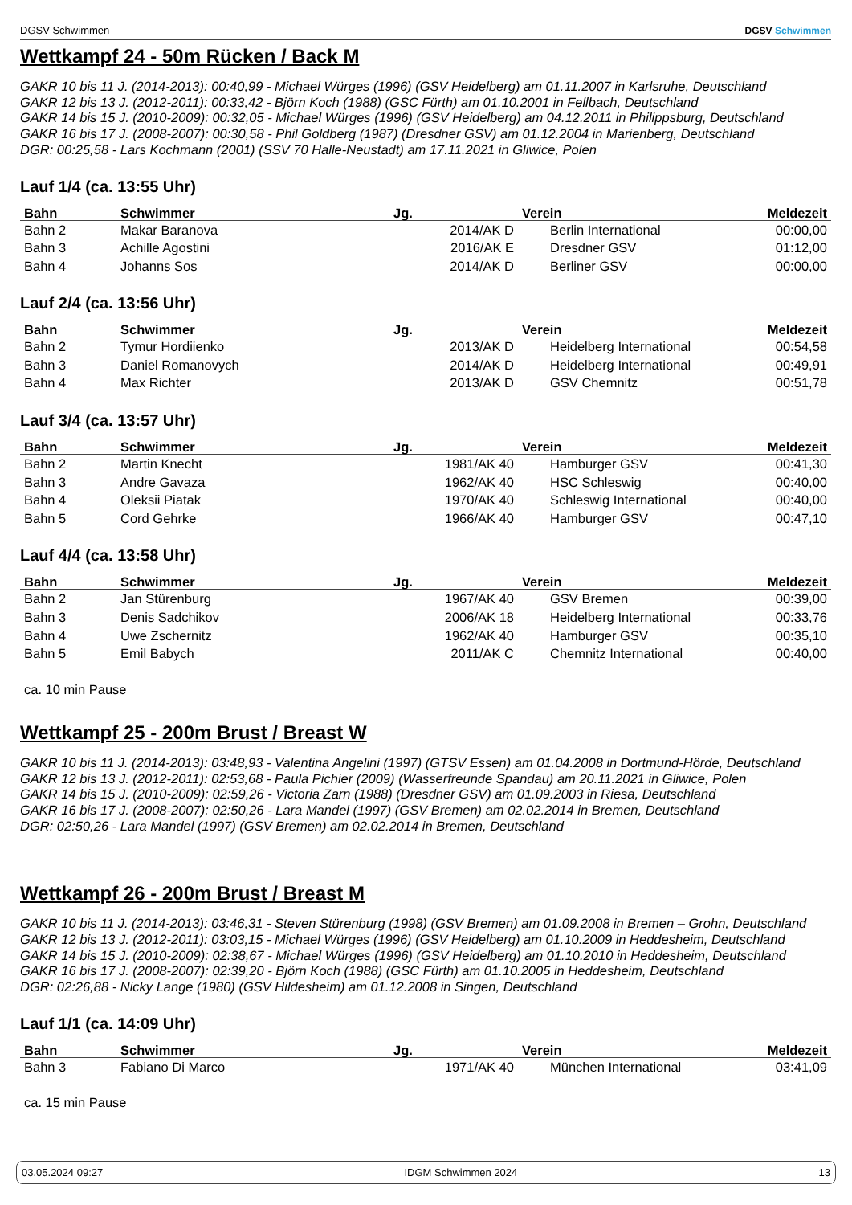DGSV Schwimmen
DGSV Schwimmen
Wettkampf 24 - 50m Rücken / Back M
GAKR 10 bis 11 J. (2014-2013): 00:40,99 - Michael Würges (1996) (GSV Heidelberg) am 01.11.2007 in Karlsruhe, Deutschland
GAKR 12 bis 13 J. (2012-2011): 00:33,42 - Björn Koch (1988) (GSC Fürth) am 01.10.2001 in Fellbach, Deutschland
GAKR 14 bis 15 J. (2010-2009): 00:32,05 - Michael Würges (1996) (GSV Heidelberg) am 04.12.2011 in Philippsburg, Deutschland
GAKR 16 bis 17 J. (2008-2007): 00:30,58 - Phil Goldberg (1987) (Dresdner GSV) am 01.12.2004 in Marienberg, Deutschland
DGR: 00:25,58 - Lars Kochmann (2001) (SSV 70 Halle-Neustadt) am 17.11.2021 in Gliwice, Polen
Lauf 1/4 (ca. 13:55 Uhr)
| Bahn | Schwimmer | Jg. | Verein | Meldezeit |
| --- | --- | --- | --- | --- |
| Bahn 2 | Makar Baranova | 2014/AK D | Berlin International | 00:00,00 |
| Bahn 3 | Achille Agostini | 2016/AK E | Dresdner GSV | 01:12,00 |
| Bahn 4 | Johanns Sos | 2014/AK D | Berliner GSV | 00:00,00 |
Lauf 2/4 (ca. 13:56 Uhr)
| Bahn | Schwimmer | Jg. | Verein | Meldezeit |
| --- | --- | --- | --- | --- |
| Bahn 2 | Tymur Hordiienko | 2013/AK D | Heidelberg International | 00:54,58 |
| Bahn 3 | Daniel Romanovych | 2014/AK D | Heidelberg International | 00:49,91 |
| Bahn 4 | Max Richter | 2013/AK D | GSV Chemnitz | 00:51,78 |
Lauf 3/4 (ca. 13:57 Uhr)
| Bahn | Schwimmer | Jg. | Verein | Meldezeit |
| --- | --- | --- | --- | --- |
| Bahn 2 | Martin Knecht | 1981/AK 40 | Hamburger GSV | 00:41,30 |
| Bahn 3 | Andre Gavaza | 1962/AK 40 | HSC Schleswig | 00:40,00 |
| Bahn 4 | Oleksii Piatak | 1970/AK 40 | Schleswig International | 00:40,00 |
| Bahn 5 | Cord Gehrke | 1966/AK 40 | Hamburger GSV | 00:47,10 |
Lauf 4/4 (ca. 13:58 Uhr)
| Bahn | Schwimmer | Jg. | Verein | Meldezeit |
| --- | --- | --- | --- | --- |
| Bahn 2 | Jan Stürenburg | 1967/AK 40 | GSV Bremen | 00:39,00 |
| Bahn 3 | Denis Sadchikov | 2006/AK 18 | Heidelberg International | 00:33,76 |
| Bahn 4 | Uwe Zschernitz | 1962/AK 40 | Hamburger GSV | 00:35,10 |
| Bahn 5 | Emil Babych | 2011/AK C | Chemnitz International | 00:40,00 |
ca. 10 min Pause
Wettkampf 25 - 200m Brust / Breast W
GAKR 10 bis 11 J. (2014-2013): 03:48,93 - Valentina Angelini (1997) (GTSV Essen) am 01.04.2008 in Dortmund-Hörde, Deutschland
GAKR 12 bis 13 J. (2012-2011): 02:53,68 - Paula Pichier (2009) (Wasserfreunde Spandau) am 20.11.2021 in Gliwice, Polen
GAKR 14 bis 15 J. (2010-2009): 02:59,26 - Victoria Zarn (1988) (Dresdner GSV) am 01.09.2003 in Riesa, Deutschland
GAKR 16 bis 17 J. (2008-2007): 02:50,26 - Lara Mandel (1997) (GSV Bremen) am 02.02.2014 in Bremen, Deutschland
DGR: 02:50,26 - Lara Mandel (1997) (GSV Bremen) am 02.02.2014 in Bremen, Deutschland
Wettkampf 26 - 200m Brust / Breast M
GAKR 10 bis 11 J. (2014-2013): 03:46,31 - Steven Stürenburg (1998) (GSV Bremen) am 01.09.2008 in Bremen – Grohn, Deutschland
GAKR 12 bis 13 J. (2012-2011): 03:03,15 - Michael Würges (1996) (GSV Heidelberg) am 01.10.2009 in Heddesheim, Deutschland
GAKR 14 bis 15 J. (2010-2009): 02:38,67 - Michael Würges (1996) (GSV Heidelberg) am 01.10.2010 in Heddesheim, Deutschland
GAKR 16 bis 17 J. (2008-2007): 02:39,20 - Björn Koch (1988) (GSC Fürth) am 01.10.2005 in Heddesheim, Deutschland
DGR: 02:26,88 - Nicky Lange (1980) (GSV Hildesheim) am 01.12.2008 in Singen, Deutschland
Lauf 1/1 (ca. 14:09 Uhr)
| Bahn | Schwimmer | Jg. | Verein | Meldezeit |
| --- | --- | --- | --- | --- |
| Bahn 3 | Fabiano Di Marco | 1971/AK 40 | München International | 03:41,09 |
ca. 15 min Pause
03.05.2024 09:27 IDGM Schwimmen 2024 13